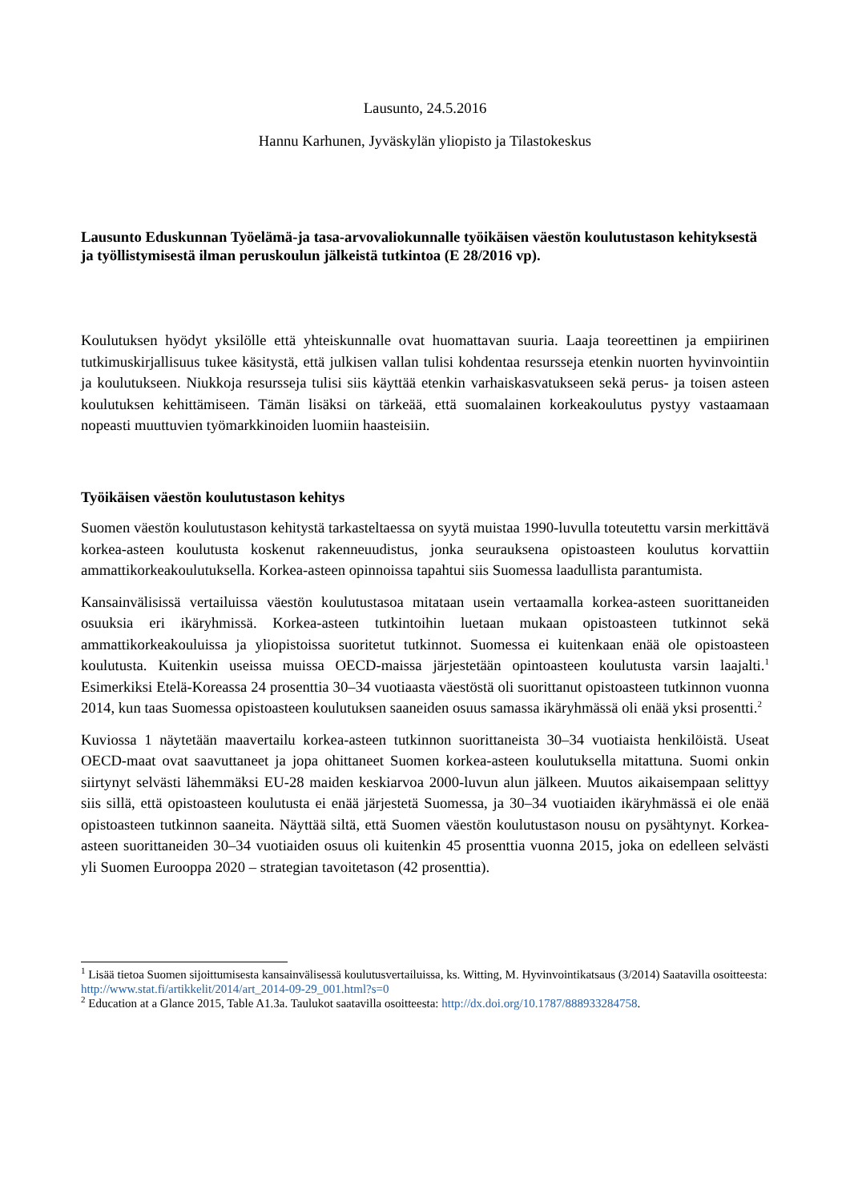Lausunto, 24.5.2016
Hannu Karhunen, Jyväskylän yliopisto ja Tilastokeskus
Lausunto Eduskunnan Työelämä-ja tasa-arvovaliokunnalle työikäisen väestön koulutustason kehityksestä ja työllistymisestä ilman peruskoulun jälkeistä tutkintoa (E 28/2016 vp).
Koulutuksen hyödyt yksilölle että yhteiskunnalle ovat huomattavan suuria. Laaja teoreettinen ja empiirinen tutkimuskirjallisuus tukee käsitystä, että julkisen vallan tulisi kohdentaa resursseja etenkin nuorten hyvinvointiin ja koulutukseen. Niukkoja resursseja tulisi siis käyttää etenkin varhaiskasvatukseen sekä perus- ja toisen asteen koulutuksen kehittämiseen. Tämän lisäksi on tärkeää, että suomalainen korkeakoulutus pystyy vastaamaan nopeasti muuttuvien työmarkkinoiden luomiin haasteisiin.
Työikäisen väestön koulutustason kehitys
Suomen väestön koulutustason kehitystä tarkasteltaessa on syytä muistaa 1990-luvulla toteutettu varsin merkittävä korkea-asteen koulutusta koskenut rakenneuudistus, jonka seurauksena opistoasteen koulutus korvattiin ammattikorkeakoulutuksella. Korkea-asteen opinnoissa tapahtui siis Suomessa laadullista parantumista.
Kansainvälisissä vertailuissa väestön koulutustasoa mitataan usein vertaamalla korkea-asteen suorittaneiden osuuksia eri ikäryhmissä. Korkea-asteen tutkintoihin luetaan mukaan opistoasteen tutkinnot sekä ammattikorkeakouluissa ja yliopistoissa suoritetut tutkinnot. Suomessa ei kuitenkaan enää ole opistoasteen koulutusta. Kuitenkin useissa muissa OECD-maissa järjestetään opintoasteen koulutusta varsin laajalti.<sup>1</sup> Esimerkiksi Etelä-Koreassa 24 prosenttia 30–34 vuotiaasta väestöstä oli suorittanut opistoasteen tutkinnon vuonna 2014, kun taas Suomessa opistoasteen koulutuksen saaneiden osuus samassa ikäryhmässä oli enää yksi prosentti.<sup>2</sup>
Kuviossa 1 näytetään maavertailu korkea-asteen tutkinnon suorittaneista 30–34 vuotiaista henkilöistä. Useat OECD-maat ovat saavuttaneet ja jopa ohittaneet Suomen korkea-asteen koulutuksella mitattuna. Suomi onkin siirtynyt selvästi lähemmäksi EU-28 maiden keskiarvoa 2000-luvun alun jälkeen. Muutos aikaisempaan selittyy siis sillä, että opistoasteen koulutusta ei enää järjestetä Suomessa, ja 30–34 vuotiaiden ikäryhmässä ei ole enää opistoasteen tutkinnon saaneita. Näyttää siltä, että Suomen väestön koulutustason nousu on pysähtynyt. Korkea-asteen suorittaneiden 30–34 vuotiaiden osuus oli kuitenkin 45 prosenttia vuonna 2015, joka on edelleen selvästi yli Suomen Eurooppa 2020 – strategian tavoitetason (42 prosenttia).
<sup>1</sup> Lisää tietoa Suomen sijoittumisesta kansainvälisessä koulutusvertailuissa, ks. Witting, M. Hyvinvointikatsaus (3/2014) Saatavilla osoitteesta: http://www.stat.fi/artikkelit/2014/art_2014-09-29_001.html?s=0
<sup>2</sup> Education at a Glance 2015, Table A1.3a. Taulukot saatavilla osoitteesta: http://dx.doi.org/10.1787/888933284758.